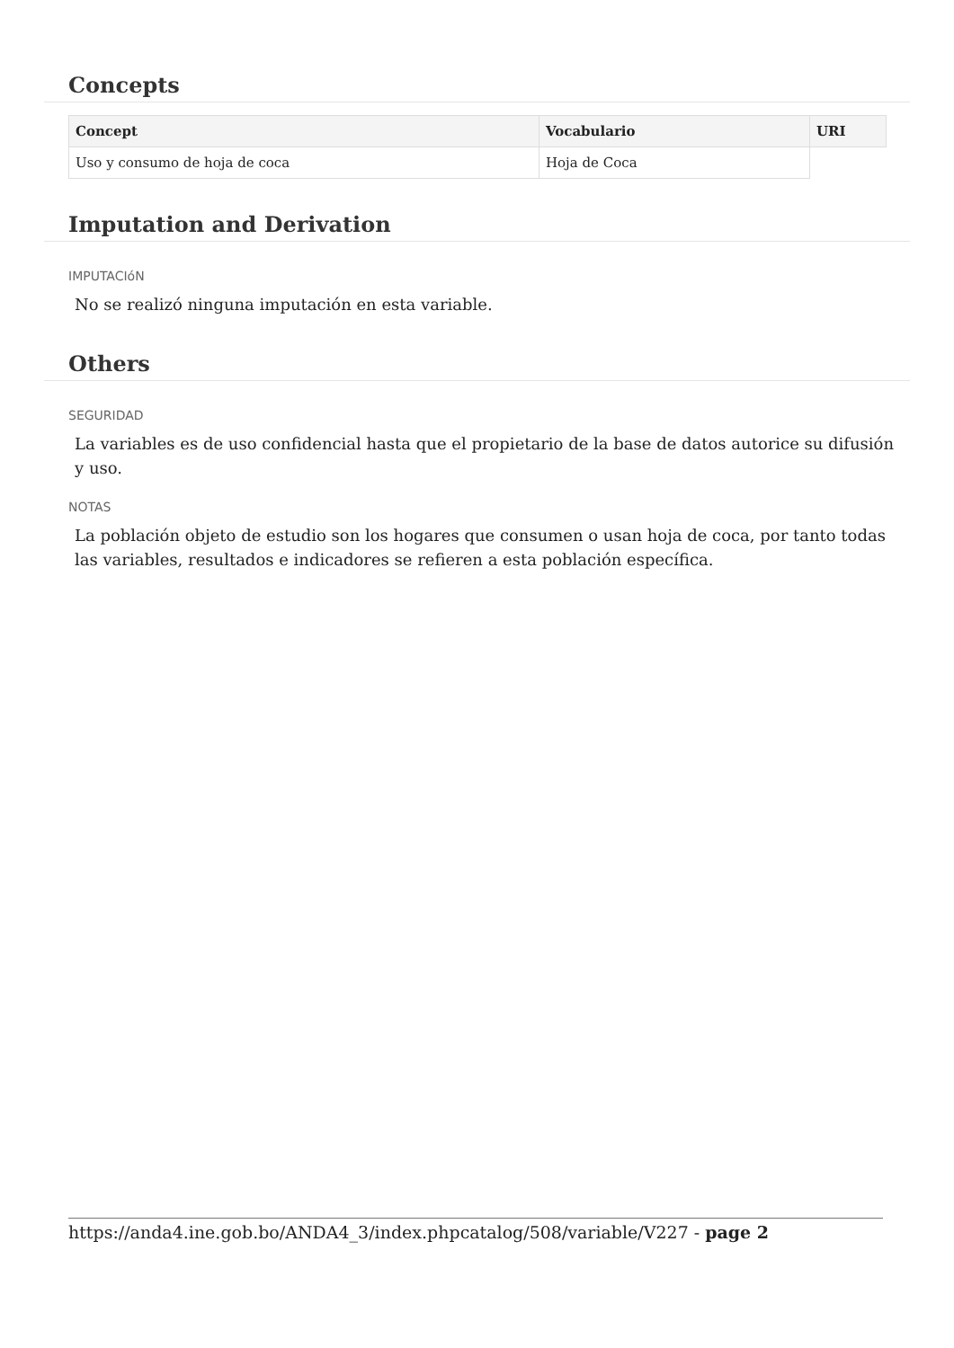Concepts
| Concept | Vocabulario | URI |
| --- | --- | --- |
| Uso y consumo de hoja de coca | Hoja de Coca | |
Imputation and Derivation
IMPUTACIóN
No se realizó ninguna imputación en esta variable.
Others
SEGURIDAD
La variables es de uso confidencial hasta que el propietario de la base de datos autorice su difusión y uso.
NOTAS
La población objeto de estudio son los hogares que consumen o usan hoja de coca, por tanto todas las variables, resultados e indicadores se refieren a esta población específica.
https://anda4.ine.gob.bo/ANDA4_3/index.phpcatalog/508/variable/V227 - page 2